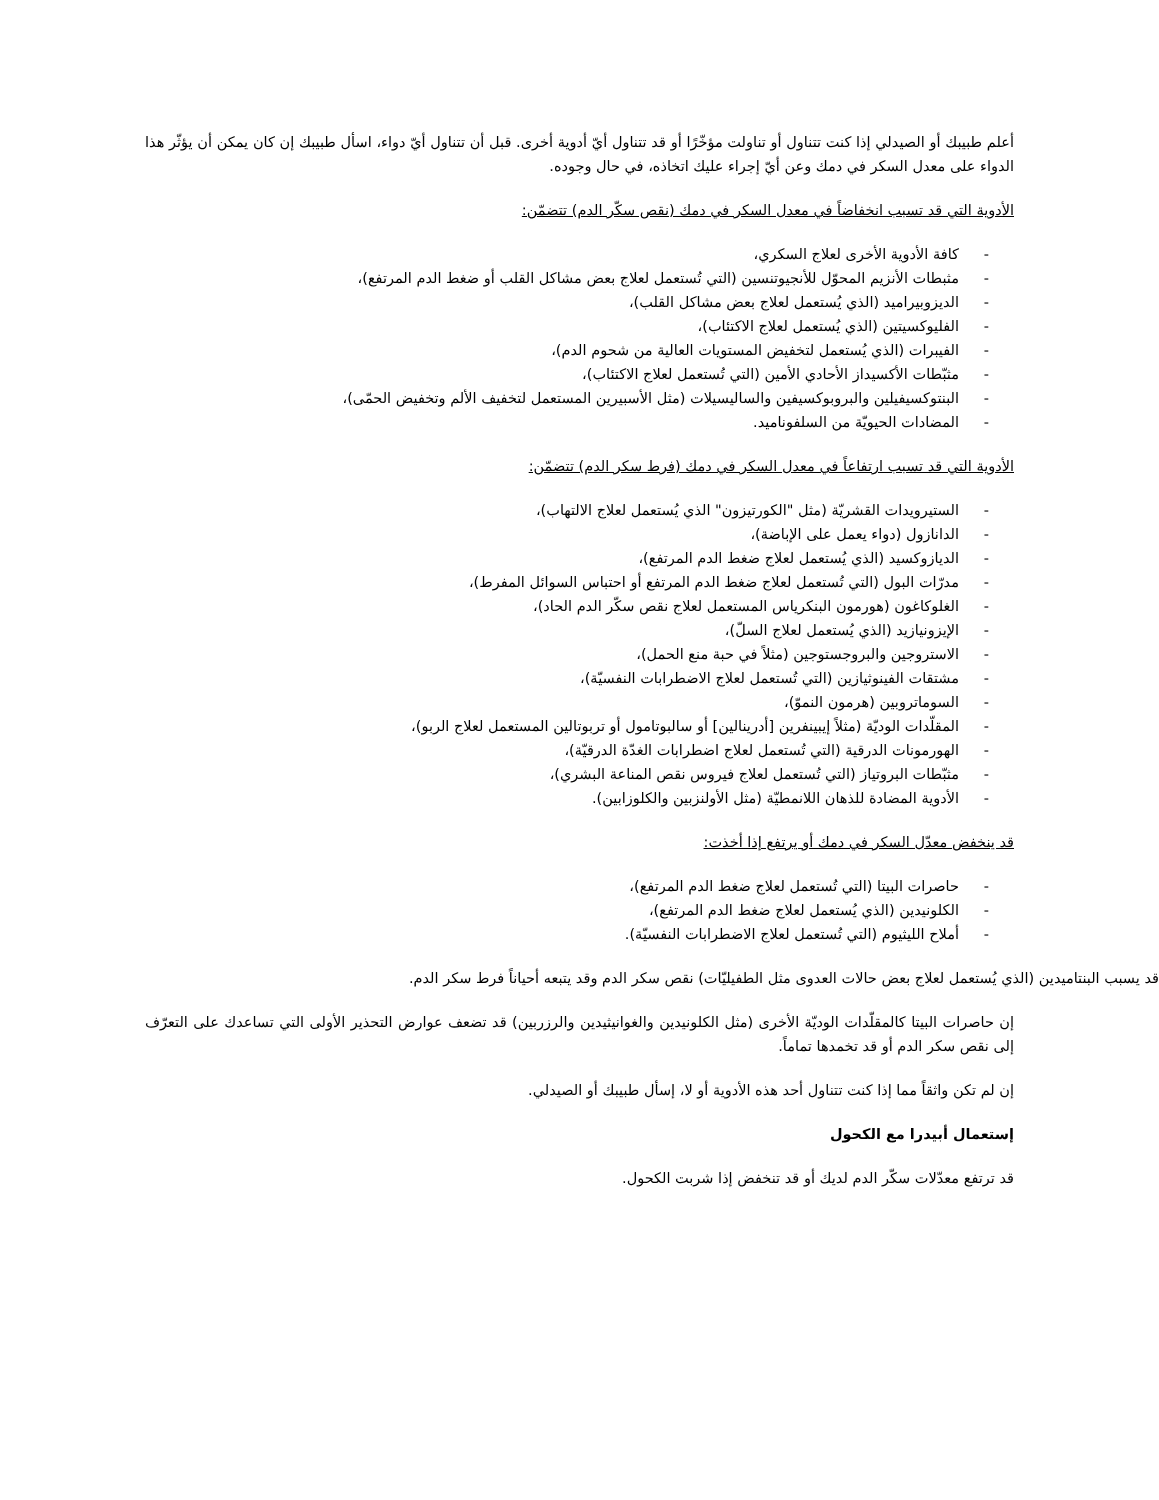أعلم طبيبك أو الصيدلي إذا كنت تتناول أو تناولت مؤخّرًا أو قد تتناول أيّ أدوية أخرى. قبل أن تتناول أيّ دواء، اسأل طبيبك إن كان يمكن أن يؤثّر هذا الدواء على معدل السكر في دمك وعن أيّ إجراء عليك اتخاذه، في حال وجوده.
الأدوية التي قد تسبب انخفاضاً في معدل السكر في دمك (نقص سكّر الدم) تتضمّن:
- كافة الأدوية الأخرى لعلاج السكري،
- مثبطات الأنزيم المحوّل للأنجيوتنسين (التي تُستعمل لعلاج بعض مشاكل القلب أو ضغط الدم المرتفع)،
- الديزوبيراميد (الذي يُستعمل لعلاج بعض مشاكل القلب)،
- الفليوكسيتين (الذي يُستعمل لعلاج الاكتئاب)،
- الفيبرات (الذي يُستعمل لتخفيض المستويات العالية من شحوم الدم)،
- مثبّطات الأكسيداز الأحادي الأمين (التي تُستعمل لعلاج الاكتئاب)،
- البنتوكسيفيلين والبروبوكسيفين والساليسيلات (مثل الأسبيرين المستعمل لتخفيف الألم وتخفيض الحمّى)،
- المضادات الحيويّة من السلفوناميد.
الأدوية التي قد تسبب ارتفاعاً في معدل السكر في دمك (فرط سكر الدم) تتضمّن:
- الستيرويدات القشريّة (مثل "الكورتيزون" الذي يُستعمل لعلاج الالتهاب)،
- الدانازول (دواء يعمل على الإباضة)،
- الديازوكسيد (الذي يُستعمل لعلاج ضغط الدم المرتفع)،
- مدرّات البول (التي تُستعمل لعلاج ضغط الدم المرتفع أو احتباس السوائل المفرط)،
- الغلوكاغون (هورمون البنكرياس المستعمل لعلاج نقص سكّر الدم الحاد)،
- الإيزونيازيد (الذي يُستعمل لعلاج السلّ)،
- الاستروجين والبروجستوجين (مثلاً في حبة منع الحمل)،
- مشتقات الفينوثيازين (التي تُستعمل لعلاج الاضطرابات النفسيّة)،
- السوماتروبين (هرمون النموّ)،
- المقلّدات الوديّة (مثلاً إيبينفرين [أدرينالين] أو سالبوتامول أو تربوتالين المستعمل لعلاج الربو)،
- الهورمونات الدرقية (التي تُستعمل لعلاج اضطرابات الغدّة الدرقيّة)،
- مثبّطات البروتياز (التي تُستعمل لعلاج فيروس نقص المناعة البشري)،
- الأدوية المضادة للذهان اللانمطيّة (مثل الأولنزبين والكلوزابين).
قد ينخفض معدّل السكر في دمك أو يرتفع إذا أخذت:
- حاصرات البيتا (التي تُستعمل لعلاج ضغط الدم المرتفع)،
- الكلونيدين (الذي يُستعمل لعلاج ضغط الدم المرتفع)،
- أملاح الليثيوم (التي تُستعمل لعلاج الاضطرابات النفسيّة).
قد يسبب البنتاميدين (الذي يُستعمل لعلاج بعض حالات العدوى مثل الطفيليّات) نقص سكر الدم وقد يتبعه أحياناً فرط سكر الدم.
إن حاصرات البيتا كالمقلّدات الوديّة الأخرى (مثل الكلونيدين والغوانيثيدين والرزربين) قد تضعف عوارض التحذير الأولى التي تساعدك على التعرّف إلى نقص سكر الدم أو قد تخمدها تماماً.
إن لم تكن واثقاً مما إذا كنت تتناول أحد هذه الأدوية أو لا، إسأل طبيبك أو الصيدلي.
إستعمال أبيدرا مع الكحول
قد ترتفع معدّلات سكّر الدم لديك أو قد تنخفض إذا شربت الكحول.